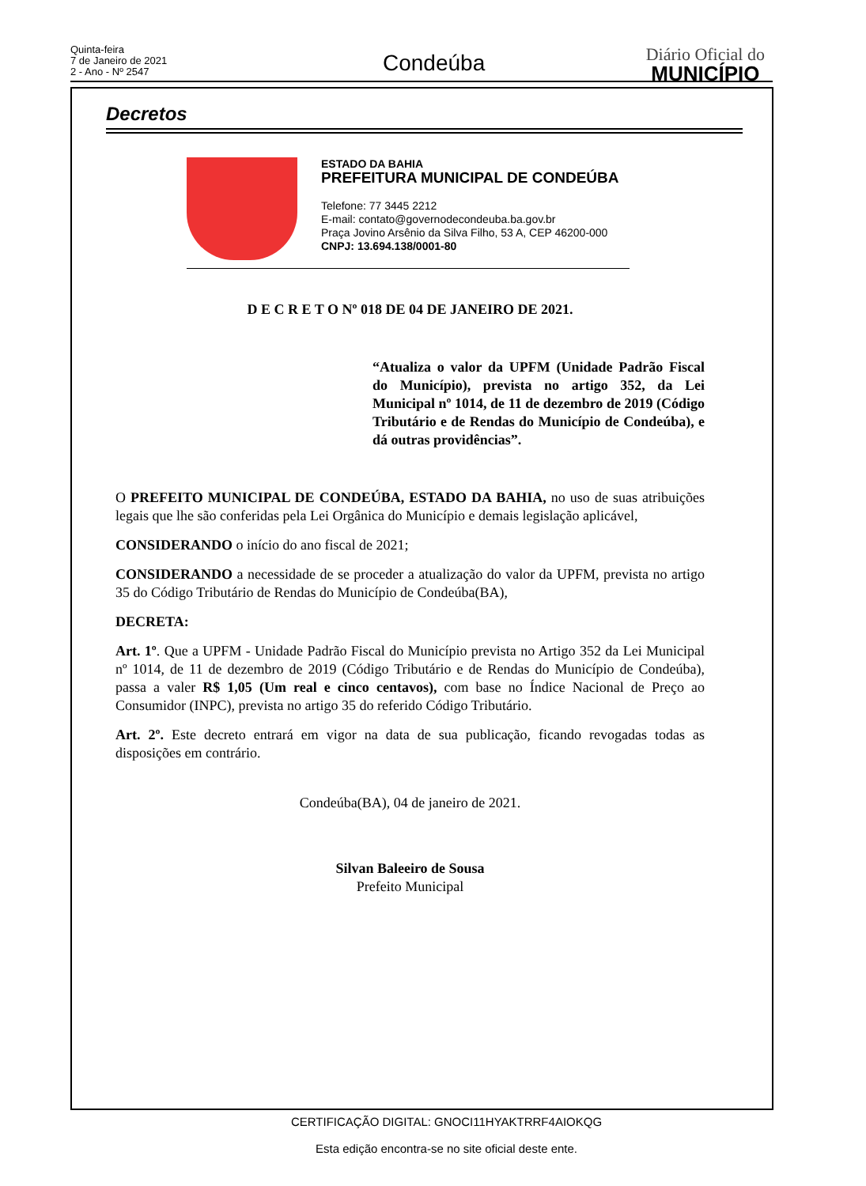Quinta-feira
7 de Janeiro de 2021
2 - Ano - Nº 2547
Condeúba
Diário Oficial do
MUNICÍPIO
Decretos
ESTADO DA BAHIA
PREFEITURA MUNICIPAL DE CONDEÚBA
Telefone: 77 3445 2212
E-mail: contato@governodecondeuba.ba.gov.br
Praça Jovino Arsênio da Silva Filho, 53 A, CEP 46200-000
CNPJ: 13.694.138/0001-80
D E C R E T O Nº 018 DE 04 DE JANEIRO DE 2021.
“Atualiza o valor da UPFM (Unidade Padrão Fiscal do Município), prevista no artigo 352, da Lei Municipal nº 1014, de 11 de dezembro de 2019 (Código Tributário e de Rendas do Município de Condeúba), e dá outras providências”.
O PREFEITO MUNICIPAL DE CONDEÚBA, ESTADO DA BAHIA, no uso de suas atribuições legais que lhe são conferidas pela Lei Orgânica do Município e demais legislação aplicável,
CONSIDERANDO o início do ano fiscal de 2021;
CONSIDERANDO a necessidade de se proceder a atualização do valor da UPFM, prevista no artigo 35 do Código Tributário de Rendas do Município de Condeúba(BA),
DECRETA:
Art. 1º. Que a UPFM - Unidade Padrão Fiscal do Município prevista no Artigo 352 da Lei Municipal nº 1014, de 11 de dezembro de 2019 (Código Tributário e de Rendas do Município de Condeúba), passa a valer R$ 1,05 (Um real e cinco centavos), com base no Índice Nacional de Preço ao Consumidor (INPC), prevista no artigo 35 do referido Código Tributário.
Art. 2º. Este decreto entrará em vigor na data de sua publicação, ficando revogadas todas as disposições em contrário.
Condeúba(BA), 04 de janeiro de 2021.
Silvan Baleeiro de Sousa
Prefeito Municipal
CERTIFICAÇÃO DIGITAL: GNOCI11HYAKTRRF4AIOKQG
Esta edição encontra-se no site oficial deste ente.